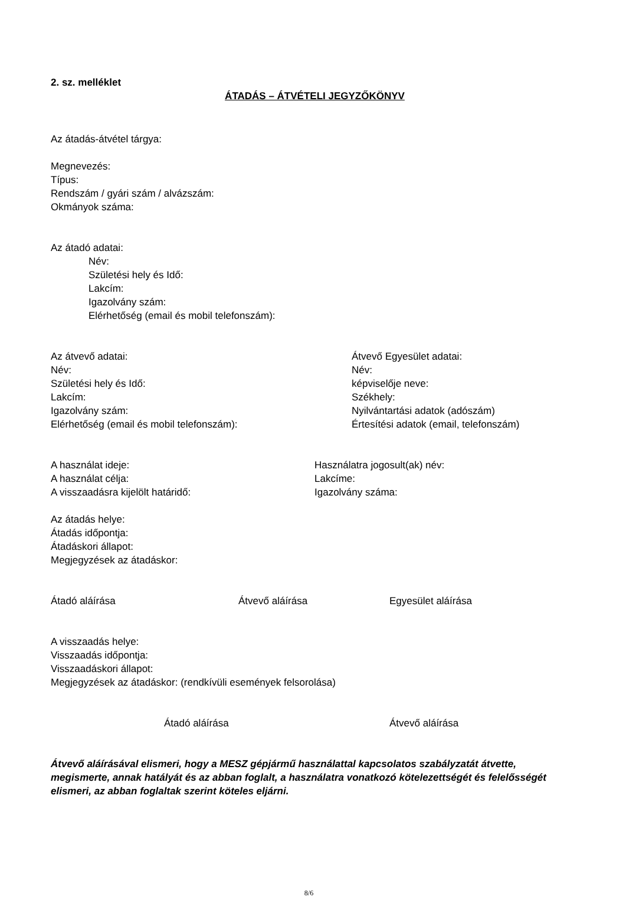2. sz. melléklet
ÁTADÁS – ÁTVÉTELI JEGYZŐKÖNYV
Az átadás-átvétel tárgya:
Megnevezés:
Típus:
Rendszám / gyári szám / alvázszám:
Okmányok száma:
Az átadó adatai:
Név:
Születési hely és Idő:
Lakcím:
Igazolvány szám:
Elérhetőség (email és mobil telefonszám):
Az átvevő adatai:
Név:
Születési hely és Idő:
Lakcím:
Igazolvány szám:
Elérhetőség (email és mobil telefonszám):
Átvevő Egyesület adatai:
Név:
képviselője neve:
Székhely:
Nyilvántartási adatok (adószám)
Értesítési adatok (email, telefonszám)
A használat ideje:
A használat célja:
A visszaadásra kijelölt határidő:
Használatra jogosult(ak) név:
Lakcíme:
Igazolvány száma:
Az átadás helye:
Átadás időpontja:
Átadáskori állapot:
Megjegyzések az átadáskor:
Átadó aláírása Átvevő aláírása Egyesület aláírása
A visszaadás helye:
Visszaadás időpontja:
Visszaadáskori állapot:
Megjegyzések az átadáskor: (rendkívüli események felsorolása)
Átadó aláírása Átvevő aláírása
Átvevő aláírásával elismeri, hogy a MESZ gépjármű használattal kapcsolatos szabályzatát átvette, megismerte, annak hatályát és az abban foglalt, a használatra vonatkozó kötelezettségét és felelősségét elismeri, az abban foglaltak szerint köteles eljárni.
8/6